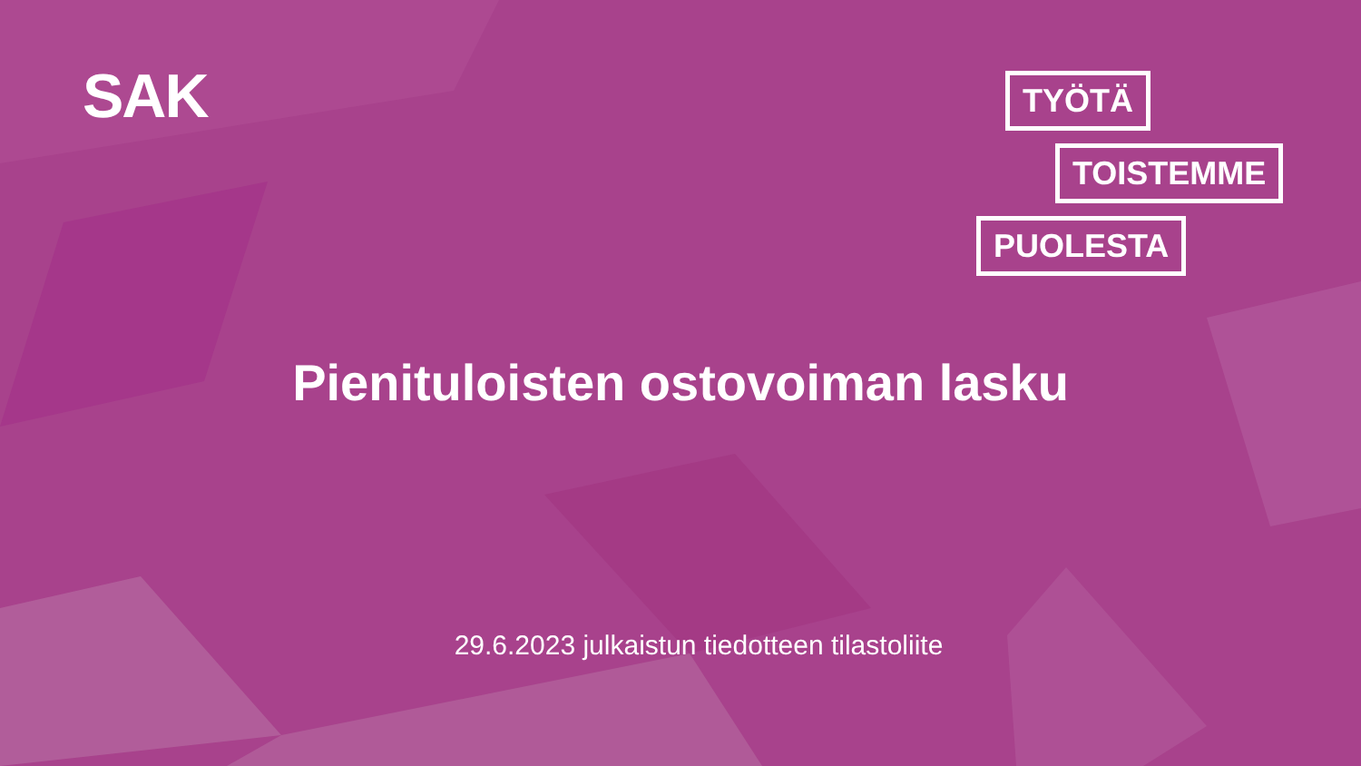SAK
TYÖTÄ
TOISTEMME
PUOLESTA
Pienituloisten ostovoiman lasku
29.6.2023 julkaistun tiedotteen tilastoliite